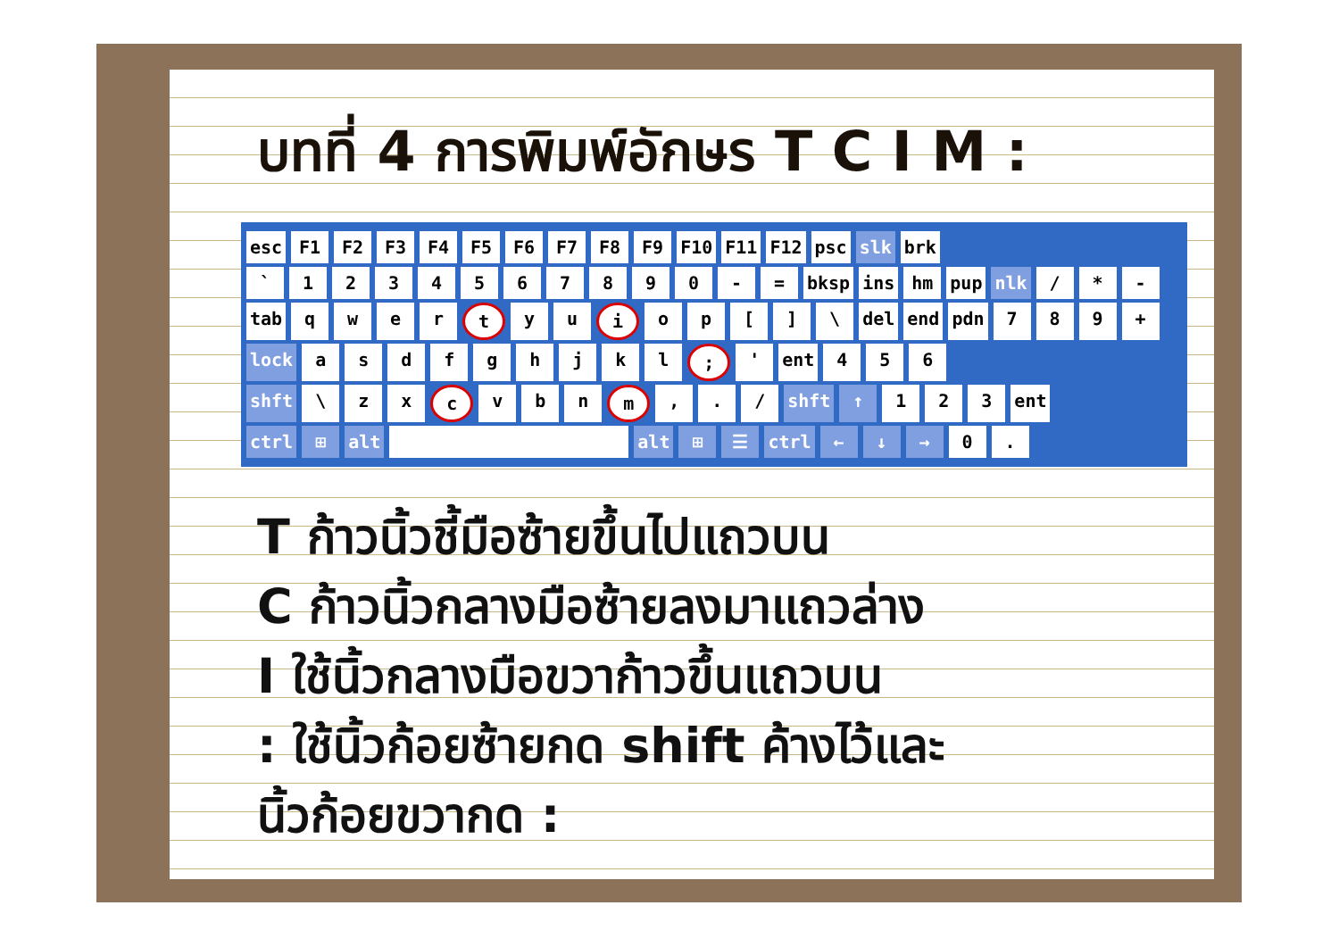บทที่ 4 การพิมพ์อักษร T C I M :
esc F1 F2 F3 F4 F5 F6 F7 F8 F9 F10 F11 F12 psc slk brk
` 1234567890 - = bksp ins hm pup nlk / * -
tab qwer t yu i op [] \ del end pdn 789 +
lock asdfghjkl; ' ent 456
shft \ zx c vbn m,. / shft ↑ 123 ent
ctrl ⊞ alt alt ⊞ ☰ ctrl ← ↓ → 0.
T ก้าวนิ้วชี้มือซ้ายขึ้นไปแถวบน
C ก้าวนิ้วกลางมือซ้ายลงมาแถวล่าง
I ใช้นิ้วกลางมือขวาก้าวขึ้นแถวบน
: ใช้นิ้วก้อยซ้ายกด shift ค้างไว้และ
นิ้วก้อยขวากด :